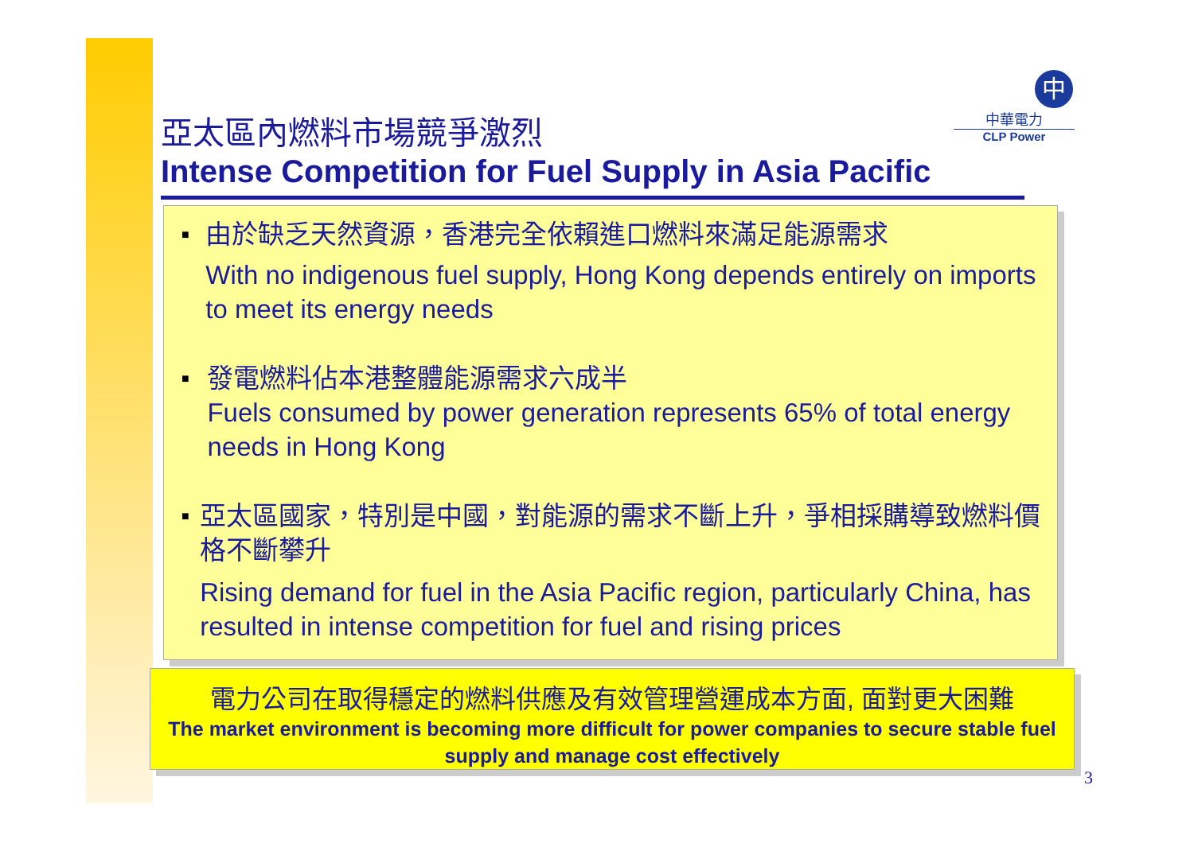中
中華電力
CLP Power
亞太區內燃料市場競爭激烈
Intense Competition for Fuel Supply in Asia Pacific
■
由於缺乏天然資源，香港完全依賴進口燃料來滿足能源需求
With no indigenous fuel supply, Hong Kong depends entirely on imports to meet its energy needs
■
發電燃料佔本港整體能源需求六成半
Fuels consumed by power generation represents 65% of total energy needs in Hong Kong
■
亞太區國家，特別是中國，對能源的需求不斷上升，爭相採購導致燃料價格不斷攀升
Rising demand for fuel in the Asia Pacific region, particularly China, has resulted in intense competition for fuel and rising prices
電力公司在取得穩定的燃料供應及有效管理營運成本方面, 面對更大困難
The market environment is becoming more difficult for power companies to secure stable fuel supply and manage cost effectively
3